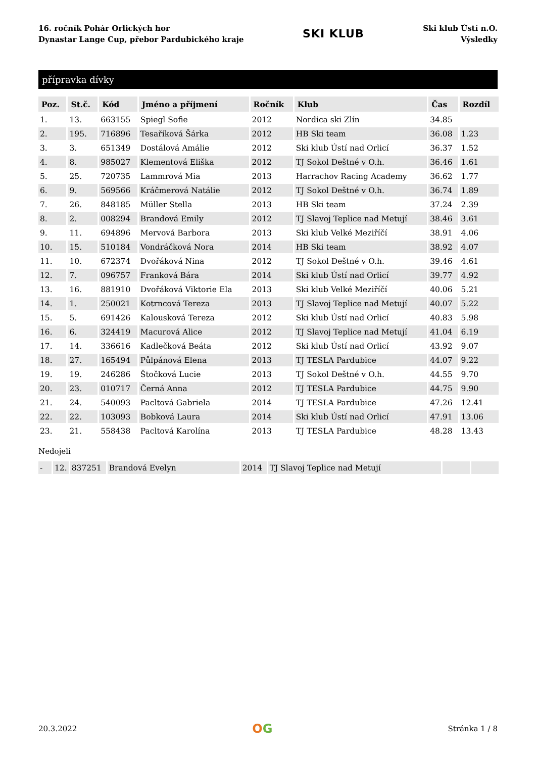16. ročník Pohár Orlických hor
Dynastar Lange Cup, přebor Pardubického kraje
SKI KLUB
Ski klub Ústí n.O.
Výsledky
přípravka dívky
| Poz. | St.č. | Kód | Jméno a příjmení | Ročník | Klub | Čas | Rozdíl |
| --- | --- | --- | --- | --- | --- | --- | --- |
| 1. | 13. | 663155 | Spiegl Sofie | 2012 | Nordica ski Zlín | 34.85 | |
| 2. | 195. | 716896 | Tesaříková Šárka | 2012 | HB Ski team | 36.08 | 1.23 |
| 3. | 3. | 651349 | Dostálová Amálie | 2012 | Ski klub Ústí nad Orlicí | 36.37 | 1.52 |
| 4. | 8. | 985027 | Klementová Eliška | 2012 | TJ Sokol Deštné v O.h. | 36.46 | 1.61 |
| 5. | 25. | 720735 | Lammrová Mia | 2013 | Harrachov Racing Academy | 36.62 | 1.77 |
| 6. | 9. | 569566 | Kráčmerová Natálie | 2012 | TJ Sokol Deštné v O.h. | 36.74 | 1.89 |
| 7. | 26. | 848185 | Müller Stella | 2013 | HB Ski team | 37.24 | 2.39 |
| 8. | 2. | 008294 | Brandová Emily | 2012 | TJ Slavoj Teplice nad Metují | 38.46 | 3.61 |
| 9. | 11. | 694896 | Mervová Barbora | 2013 | Ski klub Velké Meziříčí | 38.91 | 4.06 |
| 10. | 15. | 510184 | Vondráčková Nora | 2014 | HB Ski team | 38.92 | 4.07 |
| 11. | 10. | 672374 | Dvořáková Nina | 2012 | TJ Sokol Deštné v O.h. | 39.46 | 4.61 |
| 12. | 7. | 096757 | Franková Bára | 2014 | Ski klub Ústí nad Orlicí | 39.77 | 4.92 |
| 13. | 16. | 881910 | Dvořáková Viktorie Ela | 2013 | Ski klub Velké Meziříčí | 40.06 | 5.21 |
| 14. | 1. | 250021 | Kotrncová Tereza | 2013 | TJ Slavoj Teplice nad Metují | 40.07 | 5.22 |
| 15. | 5. | 691426 | Kalousková Tereza | 2012 | Ski klub Ústí nad Orlicí | 40.83 | 5.98 |
| 16. | 6. | 324419 | Macurová Alice | 2012 | TJ Slavoj Teplice nad Metují | 41.04 | 6.19 |
| 17. | 14. | 336616 | Kadlečková Beáta | 2012 | Ski klub Ústí nad Orlicí | 43.92 | 9.07 |
| 18. | 27. | 165494 | Půlpánová Elena | 2013 | TJ TESLA Pardubice | 44.07 | 9.22 |
| 19. | 19. | 246286 | Štočková Lucie | 2013 | TJ Sokol Deštné v O.h. | 44.55 | 9.70 |
| 20. | 23. | 010717 | Černá Anna | 2012 | TJ TESLA Pardubice | 44.75 | 9.90 |
| 21. | 24. | 540093 | Pacltová Gabriela | 2014 | TJ TESLA Pardubice | 47.26 | 12.41 |
| 22. | 22. | 103093 | Bobková Laura | 2014 | Ski klub Ústí nad Orlicí | 47.91 | 13.06 |
| 23. | 21. | 558438 | Pacltová Karolína | 2013 | TJ TESLA Pardubice | 48.28 | 13.43 |
Nedojeli
| - | 12. | 837251 | Brandová Evelyn | 2014 | TJ Slavoj Teplice nad Metují | | |
20.3.2022 OG Stránka 1 / 8